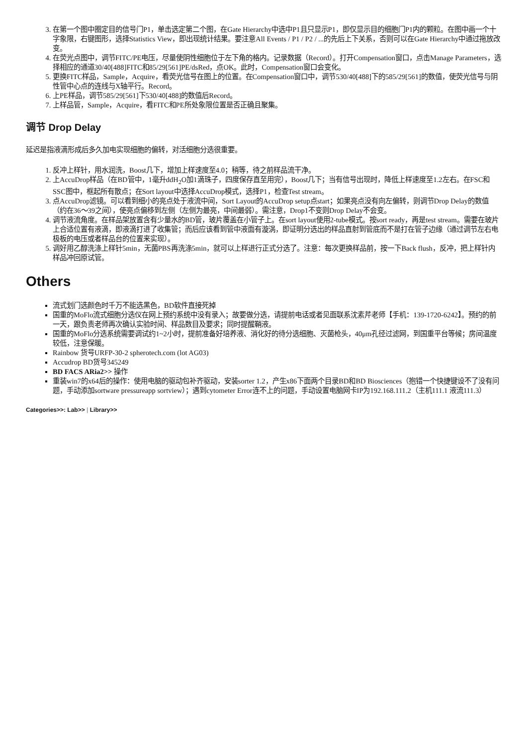3. 在第一个图中圈定目的信号门P1，单击选定第二个图，在Gate Hierarchy中选中P1且只显示P1，即仅显示目的细胞门P1内的颗粒。在图中画一个十字象限，右键图形，选择Statistics View，即出现统计结果。要注意All Events / P1 / P2 / ...的先后上下关系，否则可以在Gate Hierarchy中通过拖放改变。
4. 在荧光点图中，调节FITC/PE电压，尽量使阴性细胞位于左下角的格内。记录数据（Record）。打开Compensation窗口，点击Manage Parameters，选择相应的通道30/40[488]FITC和85/29[561]PE/dsRed，点OK。此时，Compensation窗口会变化。
5. 更换FITC样品，Sample，Acquire，看荧光信号在图上的位置。在Compensation窗口中，调节530/40[488]下的585/29[561]的数值，使荧光信号与阴性管中心点的连线与X轴平行。Record。
6. 上PE样品，调节585/29[561]下530/40[488]的数值后Record。
7. 上样品管，Sample，Acquire，看FITC和PE所处象限位置是否正确且聚集。
调节 Drop Delay
延迟是指液滴形成后多久加电实现细胞的偏转，对活细胞分选很重要。
1. 反冲上样针，用水润洗，Boost几下，增加上样速度至4.0；稍等，待之前样品流干净。
2. 上AccuDrop样品（在BD管中，1毫升ddH<sub>2</sub>O加1滴珠子，四度保存直至用完），Boost几下；当有信号出现时，降低上样速度至1.2左右。在FSC和SSC图中，框起所有散点；在Sort layout中选择AccuDrop模式，选择P1，检查Test stream。
3. 点AccuDrop滤镜。可以看到细小的亮点处于液流中间，Sort Layout的AccuDrop setup点start；如果亮点没有向左偏转，则调节Drop Delay的数值（约在36～39之间），使亮点偏移到左侧（左侧为最亮，中间最弱）。需注意，Drop1不变则Drop Delay不会变。
4. 调节液流角度。在样品架放置含有少量水的BD管，玻片覆盖在小管子上。在sort layout使用2-tube模式。按sort ready，再是test stream。需要在玻片上合适位置有液滴，即液滴打进了收集管；而后应该看到管中液面有漩涡，即证明分选出的样品直射到管底而不是打在管子边缘（通过调节左右电极板的电压或者样品台的位置来实现）。
5. 调好用乙醇洗涤上样针5min，无菌PBS再洗涤5min，就可以上样进行正式分选了。注意：每次更换样品前，按一下Back flush，反冲，把上样针内样品冲回原试管。
Others
流式划门选颜色时千万不能选黑色，BD软件直接死掉
国重的MoFlo流式细胞分选仪在网上预约系统中没有录入；故要做分选，请提前电话或者见面联系沈素芹老师【手机：139-1720-6242】。预约的前一天，跟负责老师再次确认实验时间、样品数目及要求；同时提醒鞘液。
国重的MoFlo分选系统需要调试约1~2小时，提前准备好培养液、消化好的待分选细胞、灭菌枪头，40μm孔径过滤网，到国重平台等候；房间温度较低，注意保暖。
Rainbow 货号URFP-30-2 spherotech.com (lot AG03)
Accudrop BD货号345249
BD FACS ARia2>> 操作
重装win7的x64后的操作：使用电脑的驱动包补齐驱动，安装sorter 1.2，产生x86下面两个目录BD和BD Biosciences（抱错一个快捷键设不了没有问题，手动添加sortware pressureapp sortview）；遇到cytometer Error连不上的问题，手动设置电脑网卡IP为192.168.111.2（主机111.1 液流111.3）
Categories>>: Lab>> | Library>>